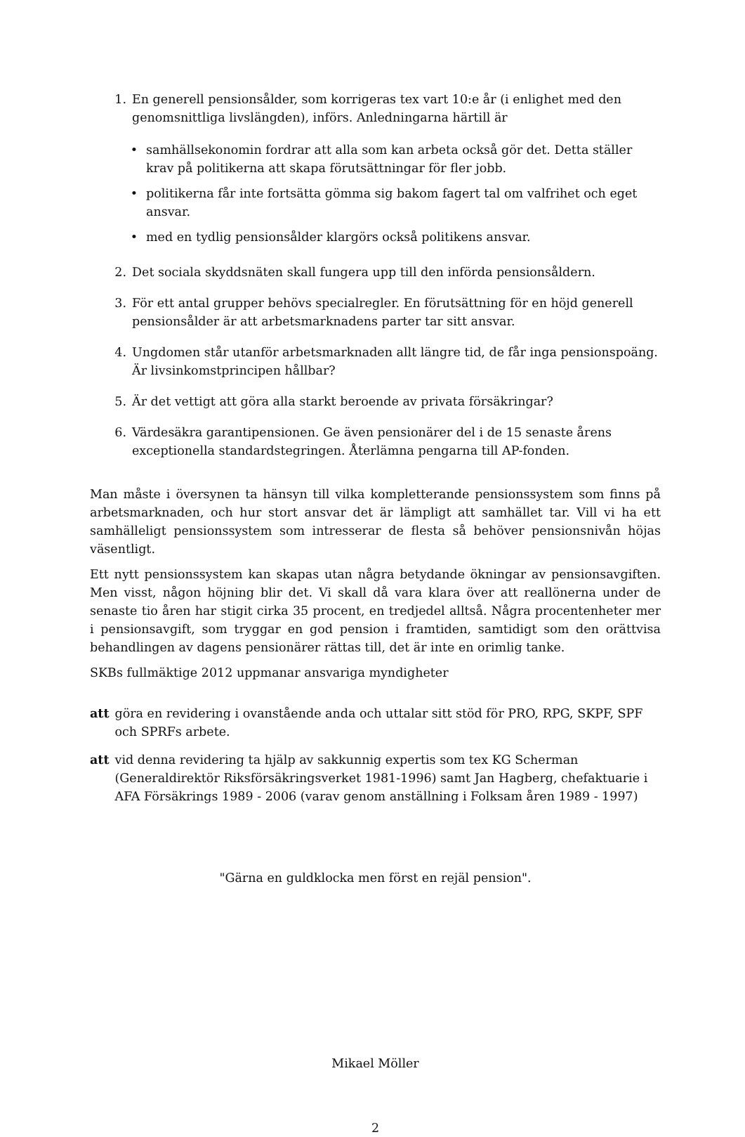1. En generell pensionsålder, som korrigeras tex vart 10:e år (i enlighet med den genomsnittliga livslängden), införs. Anledningarna härtill är
• samhällsekonomin fordrar att alla som kan arbeta också gör det. Detta ställer krav på politikerna att skapa förutsättningar för fler jobb.
• politikerna får inte fortsätta gömma sig bakom fagert tal om valfrihet och eget ansvar.
• med en tydlig pensionsålder klargörs också politikens ansvar.
2. Det sociala skyddsnäten skall fungera upp till den införda pensionsåldern.
3. För ett antal grupper behövs specialregler. En förutsättning för en höjd generell pensionsålder är att arbetsmarknadens parter tar sitt ansvar.
4. Ungdomen står utanför arbetsmarknaden allt längre tid, de får inga pensionspoäng. Är livsinkomstprincipen hållbar?
5. Är det vettigt att göra alla starkt beroende av privata försäkringar?
6. Värdesäkra garantipensionen. Ge även pensionärer del i de 15 senaste årens exceptionella standardstegringen. Återlämna pengarna till AP-fonden.
Man måste i översynen ta hänsyn till vilka kompletterande pensionssystem som finns på arbetsmarknaden, och hur stort ansvar det är lämpligt att samhället tar. Vill vi ha ett samhälleligt pensionssystem som intresserar de flesta så behöver pensionsnivån höjas väsentligt.
Ett nytt pensionssystem kan skapas utan några betydande ökningar av pensionsavgiften. Men visst, någon höjning blir det. Vi skall då vara klara över att reallönerna under de senaste tio åren har stigit cirka 35 procent, en tredjedel alltså. Några procentenheter mer i pensionsavgift, som tryggar en god pension i framtiden, samtidigt som den orättvisa behandlingen av dagens pensionärer rättas till, det är inte en orimlig tanke.
SKBs fullmäktige 2012 uppmanar ansvariga myndigheter
att göra en revidering i ovanstående anda och uttalar sitt stöd för PRO, RPG, SKPF, SPF och SPRFs arbete.
att vid denna revidering ta hjälp av sakkunnig expertis som tex KG Scherman (Generaldirektör Riksförsäkringsverket 1981-1996) samt Jan Hagberg, chefaktuarie i AFA Försäkrings 1989 - 2006 (varav genom anställning i Folksam åren 1989 - 1997)
"Gärna en guldklocka men först en rejäl pension".
Mikael Möller
2